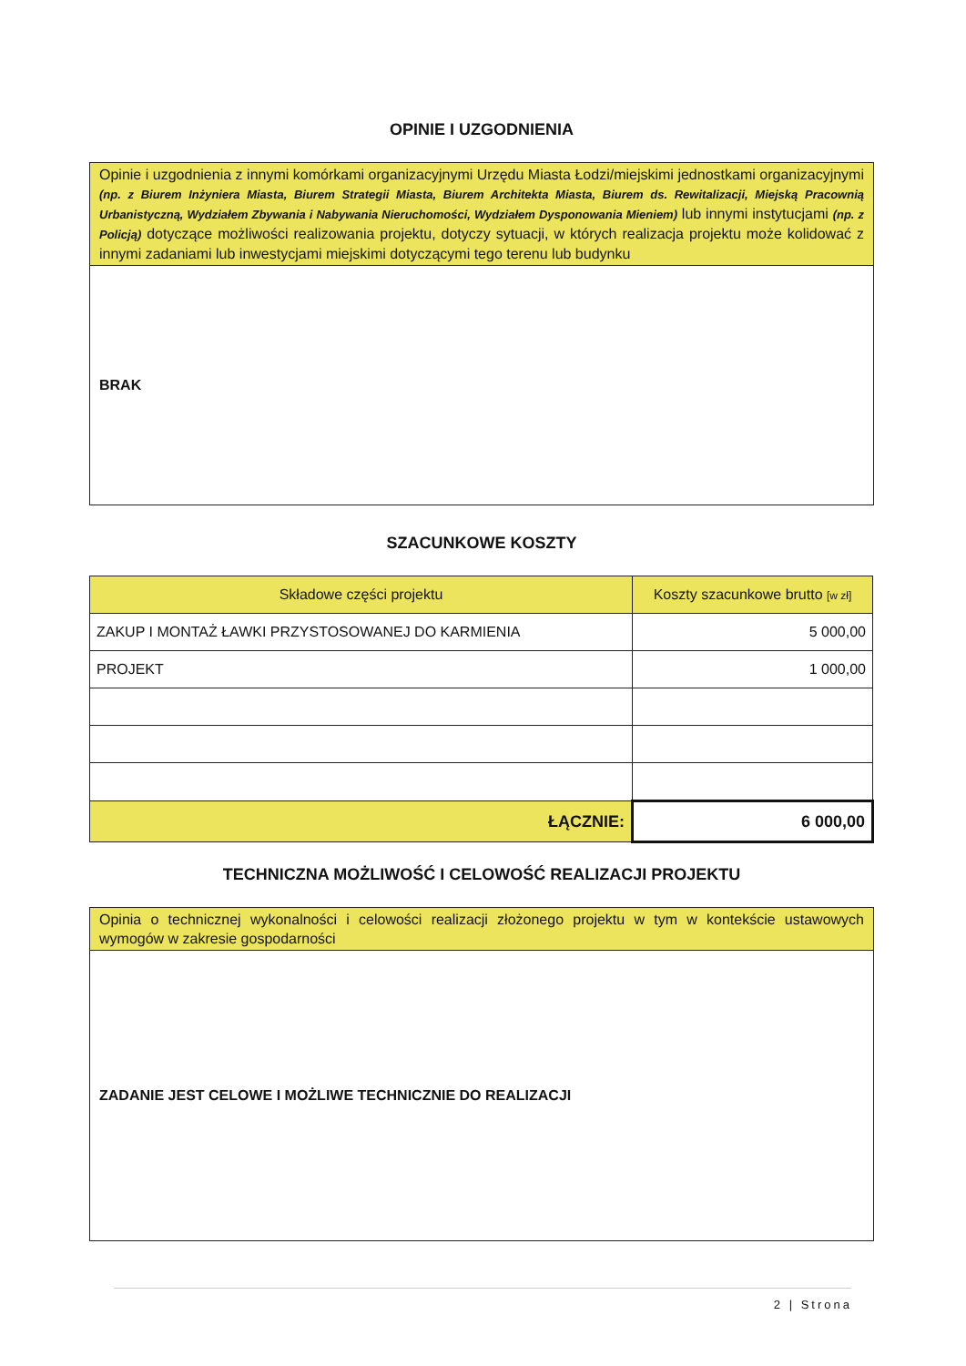OPINIE I UZGODNIENIA
| Opinie i uzgodnienia z innymi komórkami organizacyjnymi Urzędu Miasta Łodzi/miejskimi jednostkami organizacyjnymi (np. z Biurem Inżyniera Miasta, Biurem Strategii Miasta, Biurem Architekta Miasta, Biurem ds. Rewitalizacji, Miejską Pracownią Urbanistyczną, Wydziałem Zbywania i Nabywania Nieruchomości, Wydziałem Dysponowania Mieniem) lub innymi instytucjami (np. z Policją) dotyczące możliwości realizowania projektu, dotyczy sytuacji, w których realizacja projektu może kolidować z innymi zadaniami lub inwestycjami miejskimi dotyczącymi tego terenu lub budynku |
| --- |
| BRAK |
SZACUNKOWE KOSZTY
| Składowe części projektu | Koszty szacunkowe brutto [w zł] |
| ZAKUP I MONTAŻ ŁAWKI PRZYSTOSOWANEJ DO KARMIENIA | 5 000,00 |
| PROJEKT | 1 000,00 |
| ŁĄCZNIE: | 6 000,00 |
TECHNICZNA MOŻLIWOŚĆ I CELOWOŚĆ REALIZACJI PROJEKTU
| Opinia o technicznej wykonalności i celowości realizacji złożonego projektu w tym w kontekście ustawowych wymogów w zakresie gospodarności |
| --- |
| ZADANIE JEST CELOWE I MOŻLIWE TECHNICZNIE DO REALIZACJI |
2 | Strona